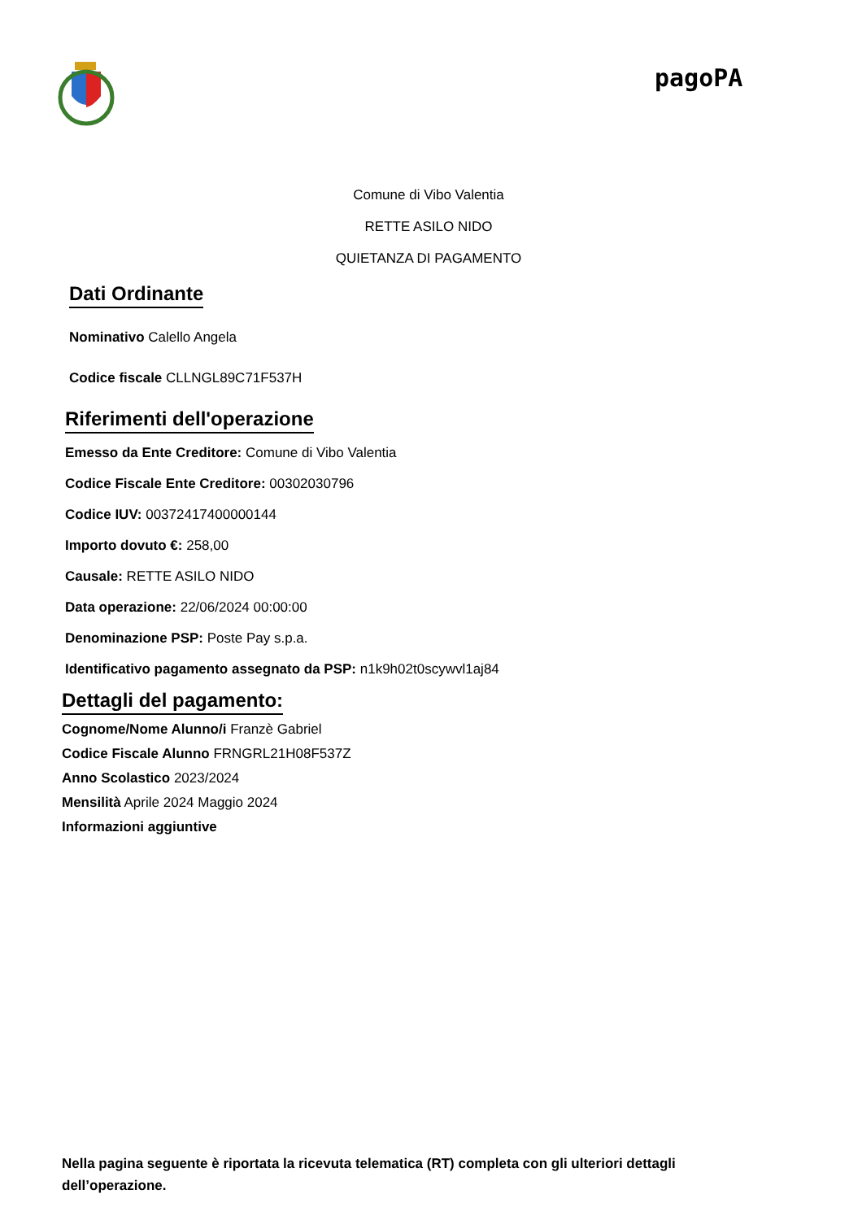pagoPA
Comune di Vibo Valentia
RETTE ASILO NIDO
QUIETANZA DI PAGAMENTO
Dati Ordinante
Nominativo Calello Angela
Codice fiscale CLLNGL89C71F537H
Riferimenti dell'operazione
Emesso da Ente Creditore: Comune di Vibo Valentia
Codice Fiscale Ente Creditore: 00302030796
Codice IUV: 00372417400000144
Importo dovuto €: 258,00
Causale: RETTE ASILO NIDO
Data operazione: 22/06/2024 00:00:00
Denominazione PSP: Poste Pay s.p.a.
Identificativo pagamento assegnato da PSP: n1k9h02t0scywvl1aj84
Dettagli del pagamento:
Cognome/Nome Alunno/i Franzè Gabriel
Codice Fiscale Alunno FRNGRL21H08F537Z
Anno Scolastico 2023/2024
Mensilità Aprile 2024 Maggio 2024
Informazioni aggiuntive
Nella pagina seguente è riportata la ricevuta telematica (RT) completa con gli ulteriori dettagli dell’operazione.